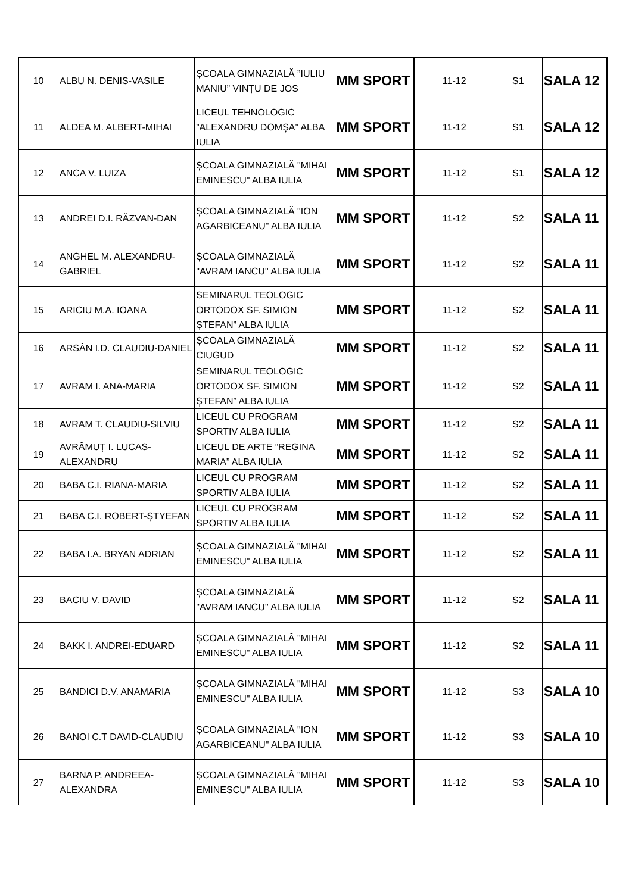| 10 | ALBU N. DENIS-VASILE | ȘCOALA GIMNAZIALĂ ”IULIU MANIU” VINȚU DE JOS | MM SPORT | 11-12 | S1 | SALA 12 |
| 11 | ALDEA M. ALBERT-MIHAI | LICEUL TEHNOLOGIC ”ALEXANDRU DOMȘA” ALBA IULIA | MM SPORT | 11-12 | S1 | SALA 12 |
| 12 | ANCA V. LUIZA | ȘCOALA GIMNAZIALĂ "MIHAI EMINESCU" ALBA IULIA | MM SPORT | 11-12 | S1 | SALA 12 |
| 13 | ANDREI D.I. RĂZVAN-DAN | ȘCOALA GIMNAZIALĂ "ION AGARBICEANU" ALBA IULIA | MM SPORT | 11-12 | S2 | SALA 11 |
| 14 | ANGHEL M. ALEXANDRU-GABRIEL | ȘCOALA GIMNAZIALĂ "AVRAM IANCU" ALBA IULIA | MM SPORT | 11-12 | S2 | SALA 11 |
| 15 | ARICIU M.A. IOANA | SEMINARUL TEOLOGIC ORTODOX SF. SIMION ȘTEFAN” ALBA IULIA | MM SPORT | 11-12 | S2 | SALA 11 |
| 16 | ARSÂN I.D. CLAUDIU-DANIEL | ȘCOALA GIMNAZIALĂ CIUGUD | MM SPORT | 11-12 | S2 | SALA 11 |
| 17 | AVRAM I. ANA-MARIA | SEMINARUL TEOLOGIC ORTODOX SF. SIMION ȘTEFAN” ALBA IULIA | MM SPORT | 11-12 | S2 | SALA 11 |
| 18 | AVRAM T. CLAUDIU-SILVIU | LICEUL CU PROGRAM SPORTIV ALBA IULIA | MM SPORT | 11-12 | S2 | SALA 11 |
| 19 | AVRĂMUȚ I. LUCAS-ALEXANDRU | LICEUL DE ARTE ”REGINA MARIA” ALBA IULIA | MM SPORT | 11-12 | S2 | SALA 11 |
| 20 | BABA C.I. RIANA-MARIA | LICEUL CU PROGRAM SPORTIV ALBA IULIA | MM SPORT | 11-12 | S2 | SALA 11 |
| 21 | BABA C.I. ROBERT-ȘTYEFAN | LICEUL CU PROGRAM SPORTIV ALBA IULIA | MM SPORT | 11-12 | S2 | SALA 11 |
| 22 | BABA I.A. BRYAN ADRIAN | ȘCOALA GIMNAZIALĂ "MIHAI EMINESCU" ALBA IULIA | MM SPORT | 11-12 | S2 | SALA 11 |
| 23 | BACIU V. DAVID | ȘCOALA GIMNAZIALĂ "AVRAM IANCU" ALBA IULIA | MM SPORT | 11-12 | S2 | SALA 11 |
| 24 | BAKK I. ANDREI-EDUARD | ȘCOALA GIMNAZIALĂ "MIHAI EMINESCU" ALBA IULIA | MM SPORT | 11-12 | S2 | SALA 11 |
| 25 | BANDICI D.V. ANAMARIA | ȘCOALA GIMNAZIALĂ "MIHAI EMINESCU" ALBA IULIA | MM SPORT | 11-12 | S3 | SALA 10 |
| 26 | BANOI C.T DAVID-CLAUDIU | ȘCOALA GIMNAZIALĂ "ION AGARBICEANU" ALBA IULIA | MM SPORT | 11-12 | S3 | SALA 10 |
| 27 | BARNA P. ANDREEA-ALEXANDRA | ȘCOALA GIMNAZIALĂ "MIHAI EMINESCU" ALBA IULIA | MM SPORT | 11-12 | S3 | SALA 10 |